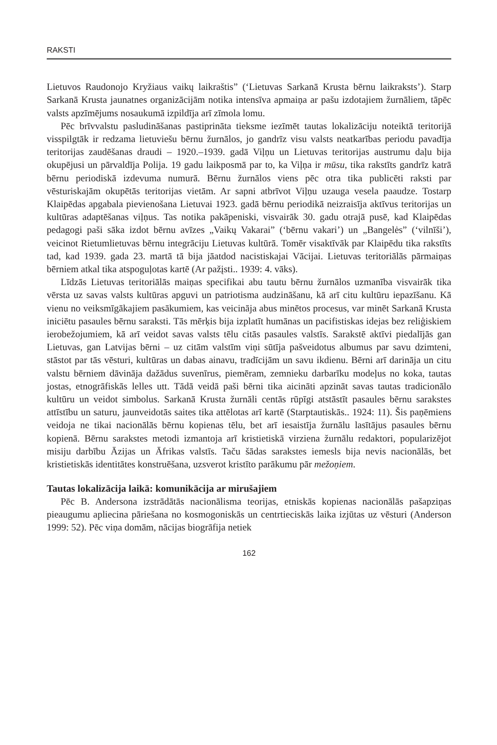RAKSTI
Lietuvos Raudonojo Kryžiaus vaikų laikraštis” (‘Lietuvas Sarkanā Krusta bērnu laikraksts’). Starp Sarkanā Krusta jaunatnes organizācijām notika intensīva apmaiņa ar pašu izdotajiem žurnāliem, tāpēc valsts apzīmējums nosaukumā izpildīja arī zīmola lomu.
Pēc brīvvalstu pasludināšanas pastiprināta tieksme iezīmēt tautas lokalizāciju noteiktā teritorijā visspilgtāk ir redzama lietuviešu bērnu žurnālos, jo gandrīz visu valsts neatkarības periodu pavadīja teritorijas zaudēšanas draudi – 1920.–1939. gadā Viļņu un Lietuvas teritorijas austrumu daļu bija okupējusi un pārvaldīja Polija. 19 gadu laikposmā par to, ka Viļņa ir mūsu, tika rakstīts gandrīz katrā bērnu periodiskā izdevuma numurā. Bērnu žurnālos viens pēc otra tika publicēti raksti par vēsturiskajām okupētās teritorijas vietām. Ar sapni atbrīvot Viļņu uzauga vesela paaudze. Tostarp Klaipēdas apgabala pievienošana Lietuvai 1923. gadā bērnu periodikā neizraisīja aktīvus teritorijas un kultūras adaptēšanas viļņus. Tas notika pakāpeniski, visvairāk 30. gadu otrajā pusē, kad Klaipēdas pedagogi paši sāka izdot bērnu avīzes „Vaikų Vakarai” (‘bērnu vakari’) un „Bangelės” (‘vilnīši’), veicinot Rietumlietuvas bērnu integrāciju Lietuvas kultūrā. Tomēr visaktīvāk par Klaipēdu tika rakstīts tad, kad 1939. gada 23. martā tā bija jāatdod nacistiskajai Vācijai. Lietuvas teritoriālās pārmaiņas bērniem atkal tika atspoguļotas kartē (Ar pažįsti.. 1939: 4. vāks).
Līdzās Lietuvas teritoriālās maiņas specifikai abu tautu bērnu žurnālos uzmanība visvairāk tika vērsta uz savas valsts kultūras apguvi un patriotisma audzināšanu, kā arī citu kultūru iepazīšanu. Kā vienu no veiksmīgākajiem pasākumiem, kas veicināja abus minētos procesus, var minēt Sarkanā Krusta iniciētu pasaules bērnu saraksti. Tās mērķis bija izplatīt humānas un pacifistiskas idejas bez reliģiskiem ierobežojumiem, kā arī veidot savas valsts tēlu citās pasaules valstīs. Sarakstē aktīvi piedalījās gan Lietuvas, gan Latvijas bērni – uz citām valstīm viņi sūtīja pašveidotus albumus par savu dzimteni, stāstot par tās vēsturi, kultūras un dabas ainavu, tradīcijām un savu ikdienu. Bērni arī darināja un citu valstu bērniem dāvināja dažādus suvenīrus, piemēram, zemnieku darbarīku modeļus no koka, tautas jostas, etnogrāfiskās lelles utt. Tādā veidā paši bērni tika aicināti apzināt savas tautas tradicionālo kultūru un veidot simbolus. Sarkanā Krusta žurnāli centās rūpīgi atstāstīt pasaules bērnu sarakstes attīstību un saturu, jaunveidotās saites tika attēlotas arī kartē (Starptautiskās.. 1924: 11). Šis paņēmiens veidoja ne tikai nacionālās bērnu kopienas tēlu, bet arī iesaistīja žurnālu lasītājus pasaules bērnu kopienā. Bērnu sarakstes metodi izmantoja arī kristietiskā virziena žurnālu redaktori, popularizējot misiju darbību Āzijas un Āfrikas valstīs. Taču šādas sarakstes iemesls bija nevis nacionālās, bet kristietiskās identitātes konstruēšana, uzsverot kristīto parākumu pār mežoņiem.
Tautas lokalizācija laikā: komunikācija ar mirušajiem
Pēc B. Andersona izstrādātās nacionālisma teorijas, etniskās kopienas nacionālās pašapziņas pieaugumu apliecina pāriešana no kosmogoniskās un centrtieciskās laika izjūtas uz vēsturi (Anderson 1999: 52). Pēc viņa domām, nācijas biogrāfija netiek
162